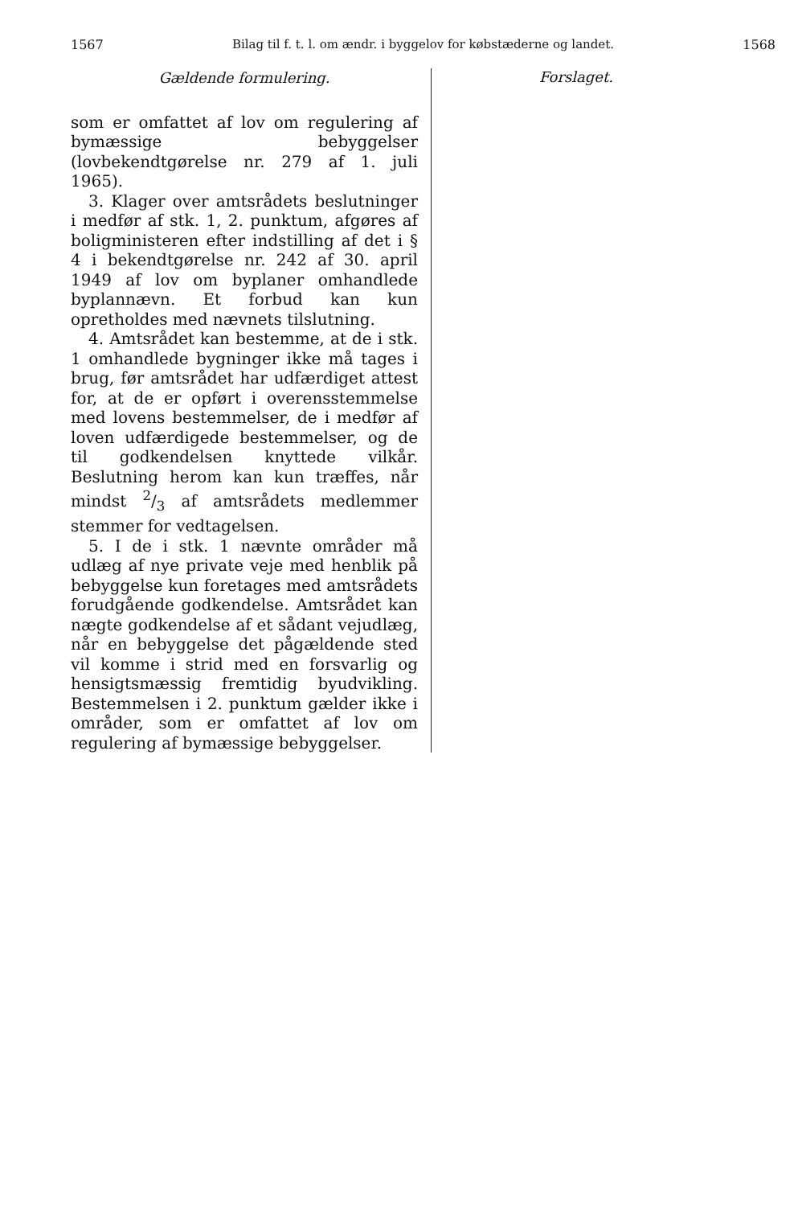1567 Bilag til f. t. l. om ændr. i byggelov for købstæderne og landet. 1568
Gældende formulering.
som er omfattet af lov om regulering af bymæssige bebyggelser (lovbekendtgørelse nr. 279 af 1. juli 1965).
3. Klager over amtsrådets beslutninger i medfør af stk. 1, 2. punktum, afgøres af boligministeren efter indstilling af det i § 4 i bekendtgørelse nr. 242 af 30. april 1949 af lov om byplaner omhandlede byplannævn. Et forbud kan kun opretholdes med nævnets tilslutning.
4. Amtsrådet kan bestemme, at de i stk. 1 omhandlede bygninger ikke må tages i brug, før amtsrådet har udfærdiget attest for, at de er opført i overensstemmelse med lovens bestemmelser, de i medfør af loven udfærdigede bestemmelser, og de til godkendelsen knyttede vilkår. Beslutning herom kan kun træffes, når mindst 2/3 af amtsrådets medlemmer stemmer for vedtagelsen.
5. I de i stk. 1 nævnte områder må udlæg af nye private veje med henblik på bebyggelse kun foretages med amtsrådets forudgående godkendelse. Amtsrådet kan nægte godkendelse af et sådant vejudlæg, når en bebyggelse det pågældende sted vil komme i strid med en forsvarlig og hensigtsmæssig fremtidig byudvikling. Bestemmelsen i 2. punktum gælder ikke i områder, som er omfattet af lov om regulering af bymæssige bebyggelser.
Forslaget.